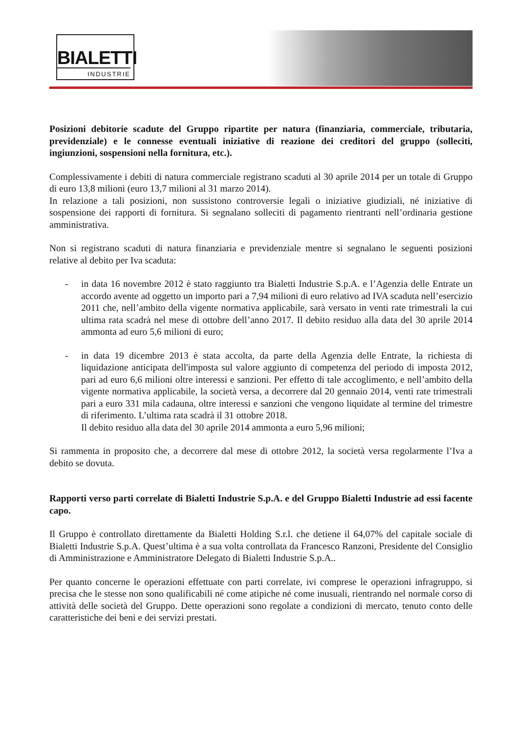BIALETTI
INDUSTRIE
Posizioni debitorie scadute del Gruppo ripartite per natura (finanziaria, commerciale, tributaria, previdenziale) e le connesse eventuali iniziative di reazione dei creditori del gruppo (solleciti, ingiunzioni, sospensioni nella fornitura, etc.).
Complessivamente i debiti di natura commerciale registrano scaduti al 30 aprile 2014 per un totale di Gruppo di euro 13,8 milioni (euro 13,7 milioni al 31 marzo 2014).
In relazione a tali posizioni, non sussistono controversie legali o iniziative giudiziali, né iniziative di sospensione dei rapporti di fornitura. Si segnalano solleciti di pagamento rientranti nell’ordinaria gestione amministrativa.
Non si registrano scaduti di natura finanziaria e previdenziale mentre si segnalano le seguenti posizioni relative al debito per Iva scaduta:
- in data 16 novembre 2012 è stato raggiunto tra Bialetti Industrie S.p.A. e l’Agenzia delle Entrate un accordo avente ad oggetto un importo pari a 7,94 milioni di euro relativo ad IVA scaduta nell’esercizio 2011 che, nell’ambito della vigente normativa applicabile, sarà versato in venti rate trimestrali la cui ultima rata scadrà nel mese di ottobre dell’anno 2017. Il debito residuo alla data del 30 aprile 2014 ammonta ad euro 5,6 milioni di euro;
- in data 19 dicembre 2013 è stata accolta, da parte della Agenzia delle Entrate, la richiesta di liquidazione anticipata dell'imposta sul valore aggiunto di competenza del periodo di imposta 2012, pari ad euro 6,6 milioni oltre interessi e sanzioni. Per effetto di tale accoglimento, e nell’ambito della vigente normativa applicabile, la società versa, a decorrere dal 20 gennaio 2014, venti rate trimestrali pari a euro 331 mila cadauna, oltre interessi e sanzioni che vengono liquidate al termine del trimestre di riferimento. L’ultima rata scadrà il 31 ottobre 2018.
Il debito residuo alla data del 30 aprile 2014 ammonta a euro 5,96 milioni;
Si rammenta in proposito che, a decorrere dal mese di ottobre 2012, la società versa regolarmente l’Iva a debito se dovuta.
Rapporti verso parti correlate di Bialetti Industrie S.p.A. e del Gruppo Bialetti Industrie ad essi facente capo.
Il Gruppo è controllato direttamente da Bialetti Holding S.r.l. che detiene il 64,07% del capitale sociale di Bialetti Industrie S.p.A. Quest’ultima è a sua volta controllata da Francesco Ranzoni, Presidente del Consiglio di Amministrazione e Amministratore Delegato di Bialetti Industrie S.p.A..
Per quanto concerne le operazioni effettuate con parti correlate, ivi comprese le operazioni infragruppo, si precisa che le stesse non sono qualificabili né come atipiche né come inusuali, rientrando nel normale corso di attività delle società del Gruppo. Dette operazioni sono regolate a condizioni di mercato, tenuto conto delle caratteristiche dei beni e dei servizi prestati.